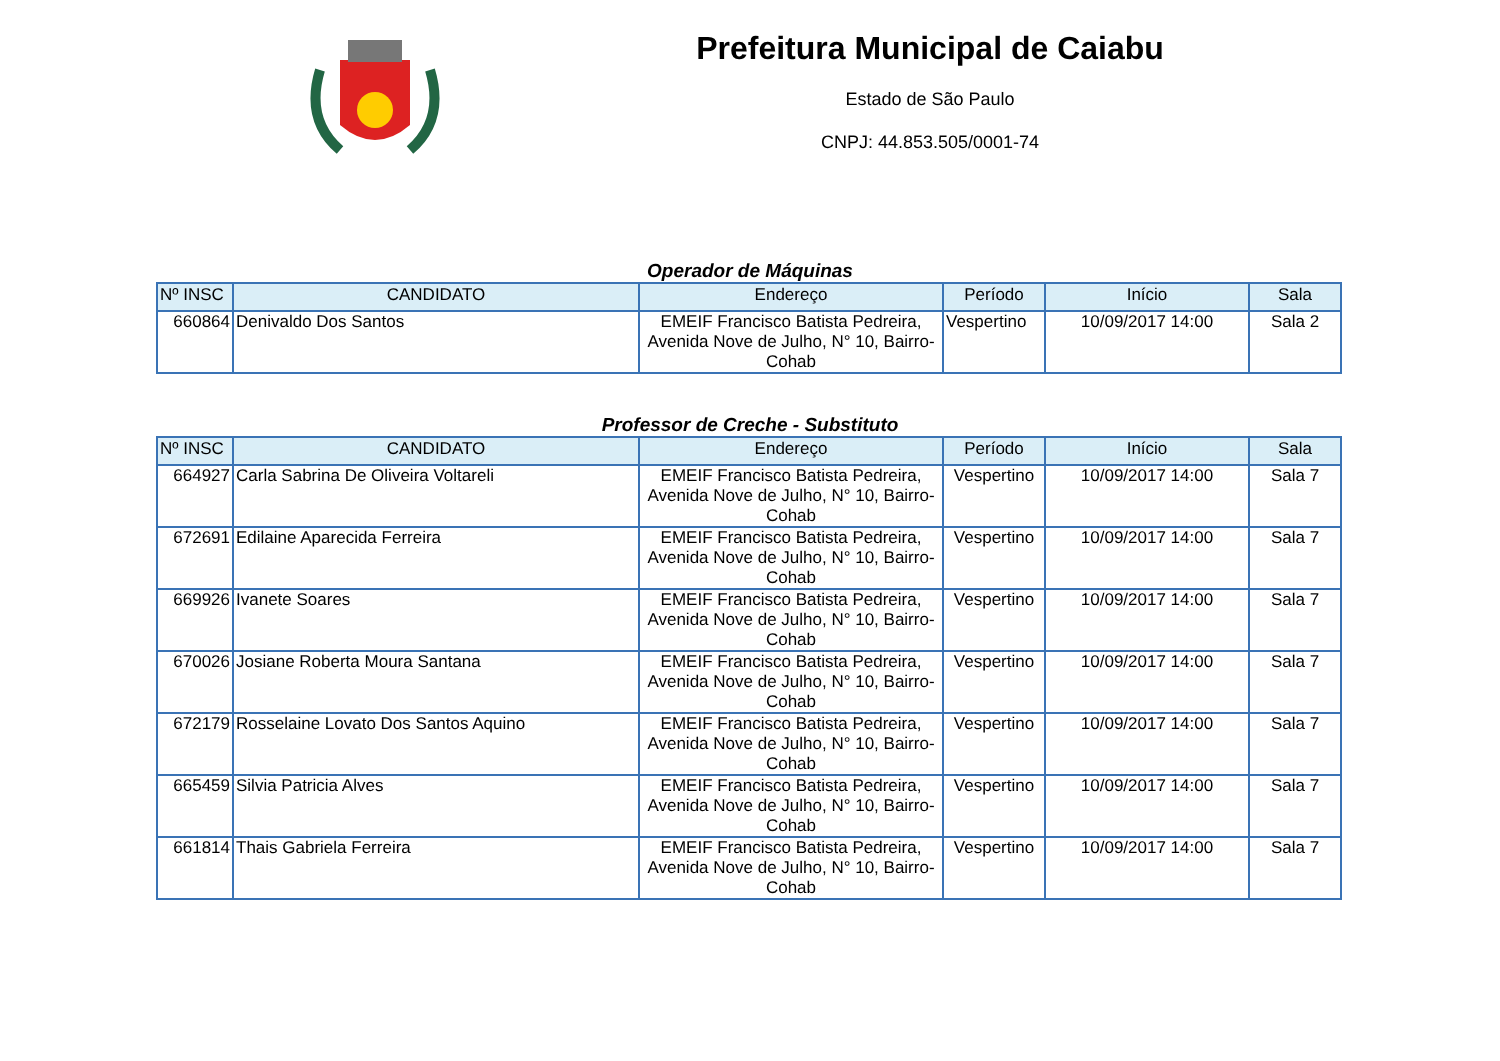Prefeitura Municipal de Caiabu
Estado de São Paulo
CNPJ: 44.853.505/0001-74
Operador de Máquinas
| Nº INSC | CANDIDATO | Endereço | Período | Início | Sala |
| --- | --- | --- | --- | --- | --- |
| 660864 | Denivaldo Dos Santos | EMEIF Francisco Batista Pedreira, Avenida Nove de Julho, N° 10, Bairro-Cohab | Vespertino | 10/09/2017 14:00 | Sala 2 |
Professor de Creche - Substituto
| Nº INSC | CANDIDATO | Endereço | Período | Início | Sala |
| --- | --- | --- | --- | --- | --- |
| 664927 | Carla Sabrina De Oliveira Voltareli | EMEIF Francisco Batista Pedreira, Avenida Nove de Julho, N° 10, Bairro-Cohab | Vespertino | 10/09/2017 14:00 | Sala 7 |
| 672691 | Edilaine Aparecida Ferreira | EMEIF Francisco Batista Pedreira, Avenida Nove de Julho, N° 10, Bairro-Cohab | Vespertino | 10/09/2017 14:00 | Sala 7 |
| 669926 | Ivanete Soares | EMEIF Francisco Batista Pedreira, Avenida Nove de Julho, N° 10, Bairro-Cohab | Vespertino | 10/09/2017 14:00 | Sala 7 |
| 670026 | Josiane Roberta Moura Santana | EMEIF Francisco Batista Pedreira, Avenida Nove de Julho, N° 10, Bairro-Cohab | Vespertino | 10/09/2017 14:00 | Sala 7 |
| 672179 | Rosselaine Lovato Dos Santos Aquino | EMEIF Francisco Batista Pedreira, Avenida Nove de Julho, N° 10, Bairro-Cohab | Vespertino | 10/09/2017 14:00 | Sala 7 |
| 665459 | Silvia Patricia Alves | EMEIF Francisco Batista Pedreira, Avenida Nove de Julho, N° 10, Bairro-Cohab | Vespertino | 10/09/2017 14:00 | Sala 7 |
| 661814 | Thais Gabriela Ferreira | EMEIF Francisco Batista Pedreira, Avenida Nove de Julho, N° 10, Bairro-Cohab | Vespertino | 10/09/2017 14:00 | Sala 7 |